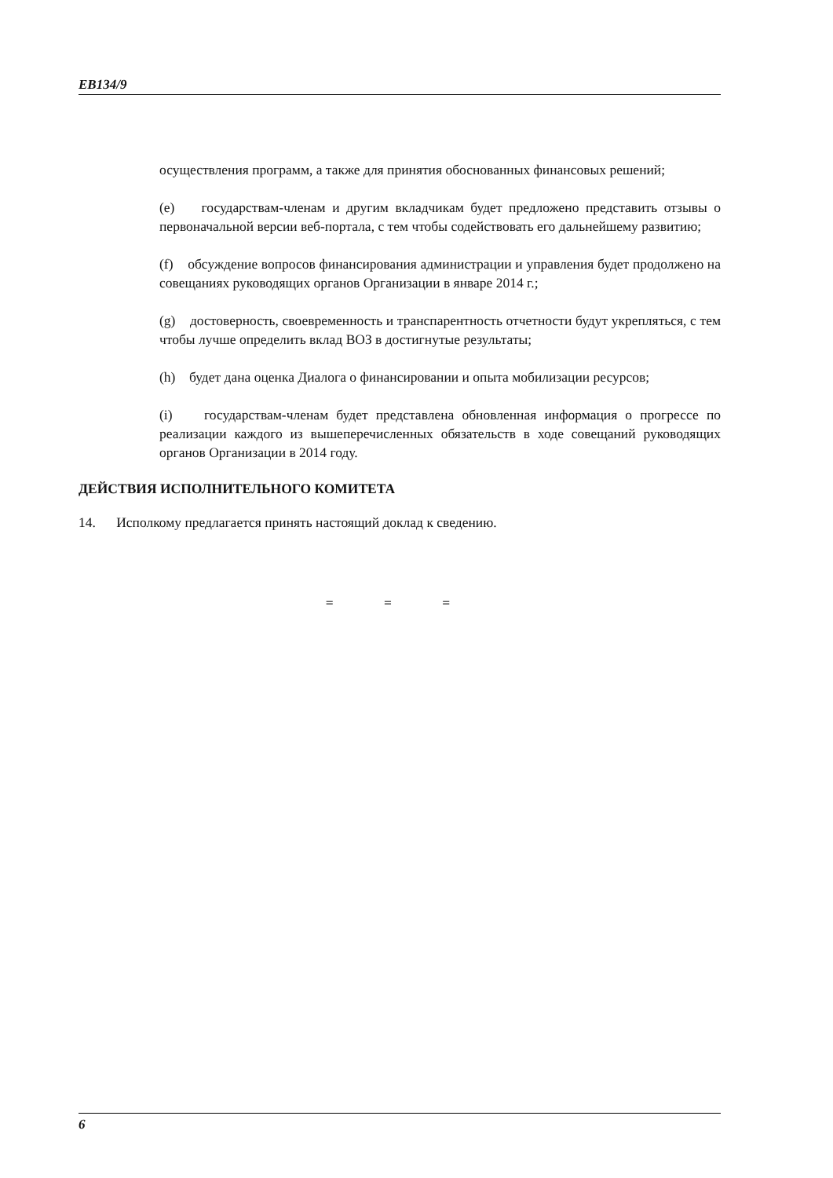EB134/9
осуществления программ, а также для принятия обоснованных финансовых решений;
(e) государствам-членам и другим вкладчикам будет предложено представить отзывы о первоначальной версии веб-портала, с тем чтобы содействовать его дальнейшему развитию;
(f) обсуждение вопросов финансирования администрации и управления будет продолжено на совещаниях руководящих органов Организации в январе 2014 г.;
(g) достоверность, своевременность и транспарентность отчетности будут укрепляться, с тем чтобы лучше определить вклад ВОЗ в достигнутые результаты;
(h) будет дана оценка Диалога о финансировании и опыта мобилизации ресурсов;
(i) государствам-членам будет представлена обновленная информация о прогрессе по реализации каждого из вышеперечисленных обязательств в ходе совещаний руководящих органов Организации в 2014 году.
ДЕЙСТВИЯ ИСПОЛНИТЕЛЬНОГО КОМИТЕТА
14. Исполкому предлагается принять настоящий доклад к сведению.
= = =
6